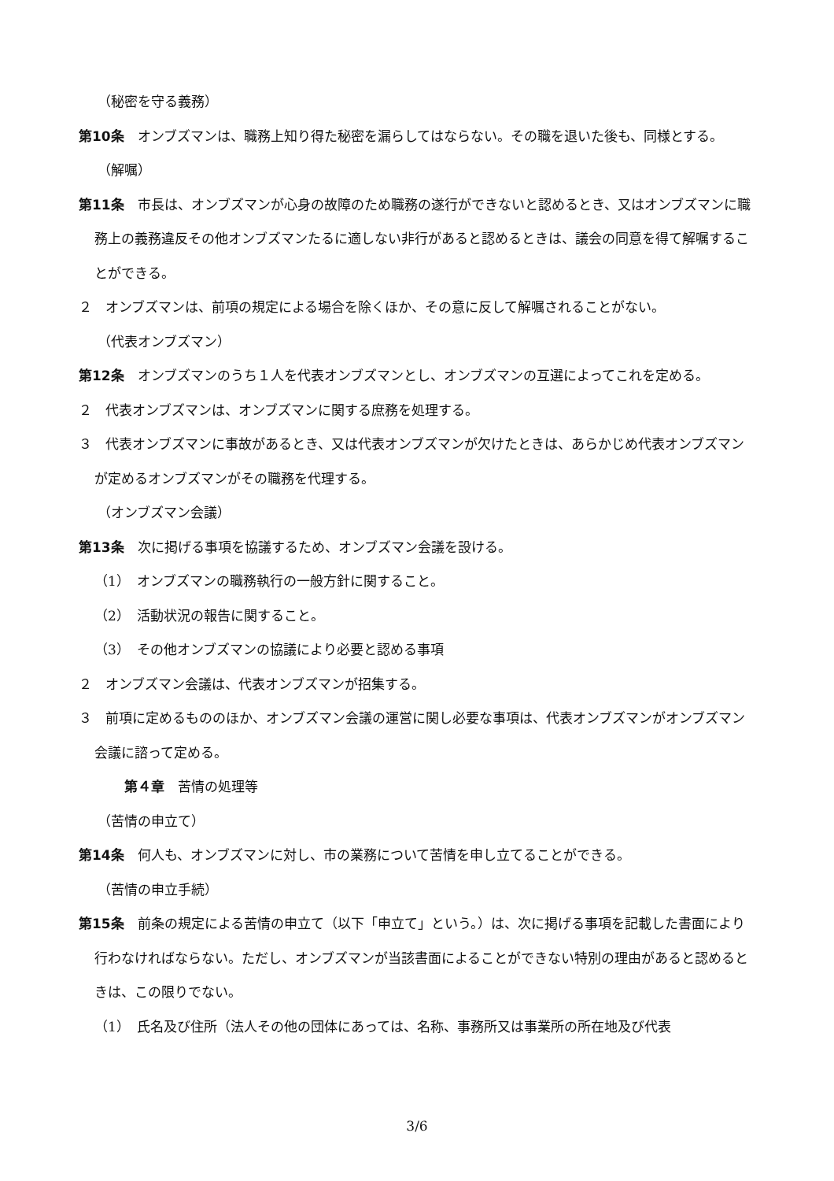（秘密を守る義務）
第10条　オンブズマンは、職務上知り得た秘密を漏らしてはならない。その職を退いた後も、同様とする。
（解嘱）
第11条　市長は、オンブズマンが心身の故障のため職務の遂行ができないと認めるとき、又はオンブズマンに職務上の義務違反その他オンブズマンたるに適しない非行があると認めるときは、議会の同意を得て解嘱することができる。
２　オンブズマンは、前項の規定による場合を除くほか、その意に反して解嘱されることがない。
（代表オンブズマン）
第12条　オンブズマンのうち１人を代表オンブズマンとし、オンブズマンの互選によってこれを定める。
２　代表オンブズマンは、オンブズマンに関する庶務を処理する。
３　代表オンブズマンに事故があるとき、又は代表オンブズマンが欠けたときは、あらかじめ代表オンブズマンが定めるオンブズマンがその職務を代理する。
（オンブズマン会議）
第13条　次に掲げる事項を協議するため、オンブズマン会議を設ける。
（1）　オンブズマンの職務執行の一般方針に関すること。
（2）　活動状況の報告に関すること。
（3）　その他オンブズマンの協議により必要と認める事項
２　オンブズマン会議は、代表オンブズマンが招集する。
３　前項に定めるもののほか、オンブズマン会議の運営に関し必要な事項は、代表オンブズマンがオンブズマン会議に諮って定める。
第４章　苦情の処理等
（苦情の申立て）
第14条　何人も、オンブズマンに対し、市の業務について苦情を申し立てることができる。
（苦情の申立手続）
第15条　前条の規定による苦情の申立て（以下「申立て」という。）は、次に掲げる事項を記載した書面により行わなければならない。ただし、オンブズマンが当該書面によることができない特別の理由があると認めるときは、この限りでない。
（1）　氏名及び住所（法人その他の団体にあっては、名称、事務所又は事業所の所在地及び代表
3/6